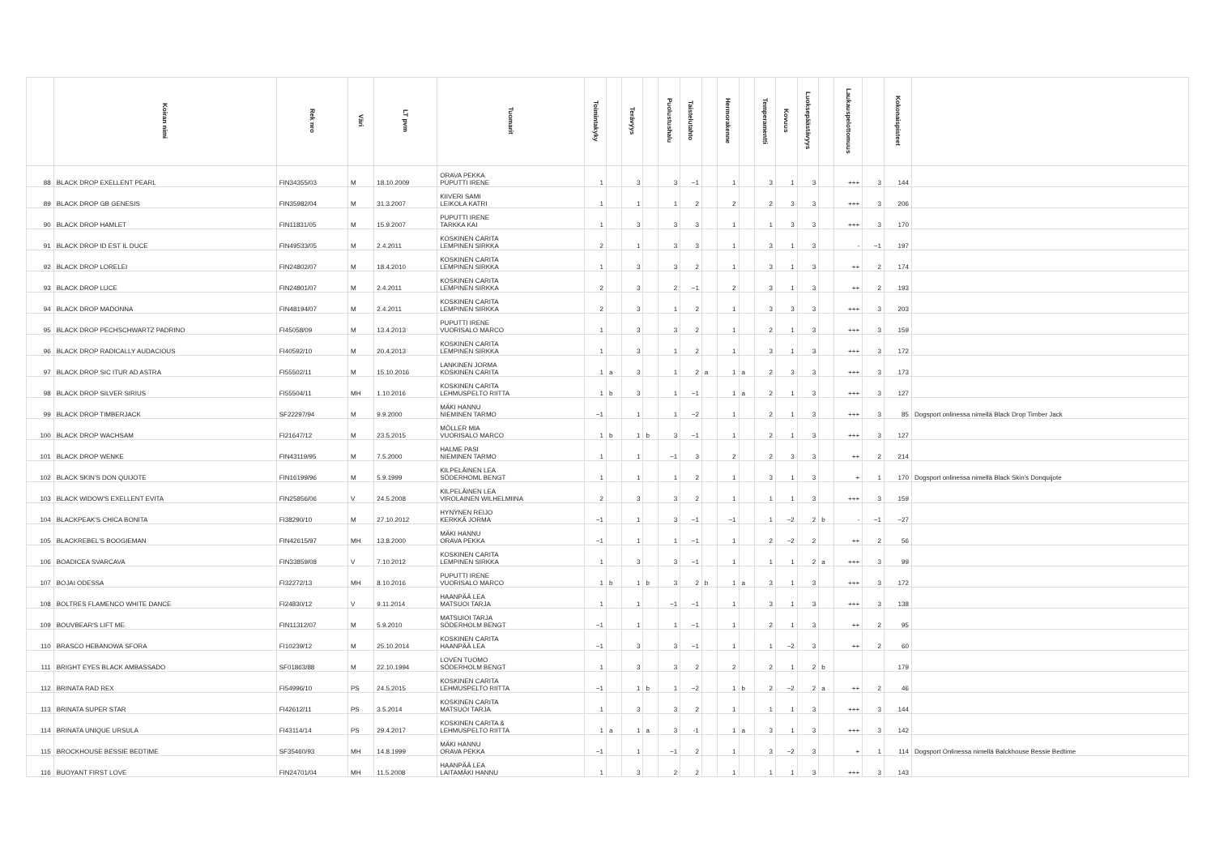| | Koiran nimi | Rek nro | Väri | LT pvm | Tuomarit | Toimintakyky | | Terävyys | | Puolustushalu | Taistelutahto | | Hermorakenne | | Temperamentti | Kovuus | Luoksepäästävyys | | Laukauspelottomuus | | Kokonaispisteet | |
| --- | --- | --- | --- | --- | --- | --- | --- | --- | --- | --- | --- | --- | --- | --- | --- | --- | --- | --- | --- | --- | --- | --- |
| 88 | BLACK DROP EXELLENT PEARL | FIN34355/03 | M | 18.10.2009 | ORAVA PEKKA PUPUTTI IRENE | 1 | | 3 | | 3 | −1 | | 1 | | 3 | 1 | 3 | | +++ | 3 | 144 | |
| 89 | BLACK DROP GB GENESIS | FIN35982/04 | M | 31.3.2007 | KIIVERI SAMI LEIKOLA KATRI | 1 | | 1 | | 1 | 2 | | 2 | | 2 | 3 | 3 | | +++ | 3 | 206 | |
| 90 | BLACK DROP HAMLET | FIN11831/05 | M | 15.9.2007 | PUPUTTI IRENE TARKKA KAI | 1 | | 3 | | 3 | 3 | | 1 | | 1 | 3 | 3 | | +++ | 3 | 170 | |
| 91 | BLACK DROP ID EST IL DUCE | FIN49533/05 | M | 2.4.2011 | KOSKINEN CARITA LEMPINEN SIRKKA | 2 | | 1 | | 3 | 3 | | 1 | | 3 | 1 | 3 | | - | −1 | 197 | |
| 92 | BLACK DROP LORELEI | FIN24802/07 | M | 18.4.2010 | KOSKINEN CARITA LEMPINEN SIRKKA | 1 | | 3 | | 3 | 2 | | 1 | | 3 | 1 | 3 | | ++ | 2 | 174 | |
| 93 | BLACK DROP LUCE | FIN24801/07 | M | 2.4.2011 | KOSKINEN CARITA LEMPINEN SIRKKA | 2 | | 3 | | 2 | −1 | | 2 | | 3 | 1 | 3 | | ++ | 2 | 193 | |
| 94 | BLACK DROP MADONNA | FIN48194/07 | M | 2.4.2011 | KOSKINEN CARITA LEMPINEN SIRKKA | 2 | | 3 | | 1 | 2 | | 1 | | 3 | 3 | 3 | | +++ | 3 | 203 | |
| 95 | BLACK DROP PECHSCHWARTZ PADRINO | FI45058/09 | M | 13.4.2013 | PUPUTTI IRENE VUORISALO MARCO | 1 | | 3 | | 3 | 2 | | 1 | | 2 | 1 | 3 | | +++ | 3 | 159 | |
| 96 | BLACK DROP RADICALLY AUDACIOUS | FI40592/10 | M | 20.4.2013 | KOSKINEN CARITA LEMPINEN SIRKKA | 1 | | 3 | | 1 | 2 | | 1 | | 3 | 1 | 3 | | +++ | 3 | 172 | |
| 97 | BLACK DROP SIC ITUR AD ASTRA | FI55502/11 | M | 15.10.2016 | LANKINEN JORMA KOSKINEN CARITA | 1 | a | 3 | | 1 | 2 | a | 1 | a | 2 | 3 | 3 | | +++ | 3 | 173 | |
| 98 | BLACK DROP SILVER SIRIUS | FI55504/11 | MH | 1.10.2016 | KOSKINEN CARITA LEHMUSPELTO RIITTA | 1 | b | 3 | | 1 | −1 | | 1 | a | 2 | 1 | 3 | | +++ | 3 | 127 | |
| 99 | BLACK DROP TIMBERJACK | SF22297/94 | M | 9.9.2000 | MÄKI HANNU NIEMINEN TARMO | −1 | | 1 | | 1 | −2 | | 1 | | 2 | 1 | 3 | | +++ | 3 | 85 | Dogsport onlinessa nimellä Black Drop Timber Jack |
| 100 | BLACK DROP WACHSAM | FI21647/12 | M | 23.5.2015 | MÖLLER MIA VUORISALO MARCO | 1 | b | 1 | b | 3 | −1 | | 1 | | 2 | 1 | 3 | | +++ | 3 | 127 | |
| 101 | BLACK DROP WENKE | FIN43119/95 | M | 7.5.2000 | HALME PASI NIEMINEN TARMO | 1 | | 1 | | −1 | 3 | | 2 | | 2 | 3 | 3 | | ++ | 2 | 214 | |
| 102 | BLACK SKIN'S DON QUIJOTE | FIN16199/96 | M | 5.9.1999 | KILPELÄINEN LEA SÖDERHOML BENGT | 1 | | 1 | | 1 | 2 | | 1 | | 3 | 1 | 3 | | + | 1 | 170 | Dogsport onlinessa nimellä Black Skin's Donquijote |
| 103 | BLACK WIDOW'S EXELLENT EVITA | FIN25856/06 | V | 24.5.2008 | KILPELÄINEN LEA VIROLAINEN WILHELMIINA | 2 | | 3 | | 3 | 2 | | 1 | | 1 | 1 | 3 | | +++ | 3 | 159 | |
| 104 | BLACKPEAK'S CHICA BONITA | FI38290/10 | M | 27.10.2012 | HYNYNEN REIJO KERKKÄ JORMA | −1 | | 1 | | 3 | −1 | | −1 | | 1 | −2 | 2 | b | - | −1 | −27 | |
| 105 | BLACKREBEL'S BOOGIEMAN | FIN42615/97 | MH | 13.8.2000 | MÄKI HANNU ORAVA PEKKA | −1 | | 1 | | 1 | −1 | | 1 | | 2 | −2 | 2 | | ++ | 2 | 56 | |
| 106 | BOADICEA SVARCAVA | FIN33859/08 | V | 7.10.2012 | KOSKINEN CARITA LEMPINEN SIRKKA | 1 | | 3 | | 3 | −1 | | 1 | | 1 | 1 | 2 | a | +++ | 3 | 99 | |
| 107 | BOJAI ODESSA | FI32272/13 | MH | 8.10.2016 | PUPUTTI IRENE VUORISALO MARCO | 1 | b | 1 | b | 3 | 2 | b | 1 | a | 3 | 1 | 3 | | +++ | 3 | 172 | |
| 108 | BOLTRES FLAMENCO WHITE DANCE | FI24830/12 | V | 9.11.2014 | HAANPÄÄ LEA MATSUOI TARJA | 1 | | 1 | | −1 | −1 | | 1 | | 3 | 1 | 3 | | +++ | 3 | 138 | |
| 109 | BOUVBEAR'S LIFT ME | FIN11312/07 | M | 5.9.2010 | MATSUIOI TARJA SÖDERHOLM BENGT | −1 | | 1 | | 1 | −1 | | 1 | | 2 | 1 | 3 | | ++ | 2 | 95 | |
| 110 | BRASCO HEBANOWA SFORA | FI10239/12 | M | 25.10.2014 | KOSKINEN CARITA HAANPÄÄ LEA | −1 | | 3 | | 3 | −1 | | 1 | | 1 | −2 | 3 | | ++ | 2 | 60 | |
| 111 | BRIGHT EYES BLACK AMBASSADO | SF01863/88 | M | 22.10.1994 | LOVEN TUOMO SÖDERHOLM BENGT | 1 | | 3 | | 3 | 2 | | 2 | | 2 | 1 | 2 | b | | | 179 | |
| 112 | BRINATA RAD REX | FI54996/10 | PS | 24.5.2015 | KOSKINEN CARITA LEHMUSPELTO RIITTA | −1 | | 1 | b | 1 | −2 | | 1 | b | 2 | −2 | 2 | a | ++ | 2 | 46 | |
| 113 | BRINATA SUPER STAR | FI42612/11 | PS | 3.5.2014 | KOSKINEN CARITA MATSUOI TARJA | 1 | | 3 | | 3 | 2 | | 1 | | 1 | 1 | 3 | | +++ | 3 | 144 | |
| 114 | BRINATA UNIQUE URSULA | FI43114/14 | PS | 29.4.2017 | KOSKINEN CARITA & LEHMUSPELTO RIITTA | 1 | a | 1 | a | 3 | -1 | | 1 | a | 3 | 1 | 3 | | +++ | 3 | 142 | |
| 115 | BROCKHOUSE BESSIE BEDTIME | SF35460/93 | MH | 14.8.1999 | MÄKI HANNU ORAVA PEKKA | −1 | | 1 | | −1 | 2 | | 1 | | 3 | −2 | 3 | | + | 1 | 114 | Dogsport Onlinessa nimellä Balckhouse Bessie Bedtime |
| 116 | BUOYANT FIRST LOVE | FIN24701/04 | MH | 11.5.2008 | HAANPÄÄ LEA LAITAMÄKI HANNU | 1 | | 3 | | 2 | 2 | | 1 | | 1 | 1 | 3 | | +++ | 3 | 143 | |